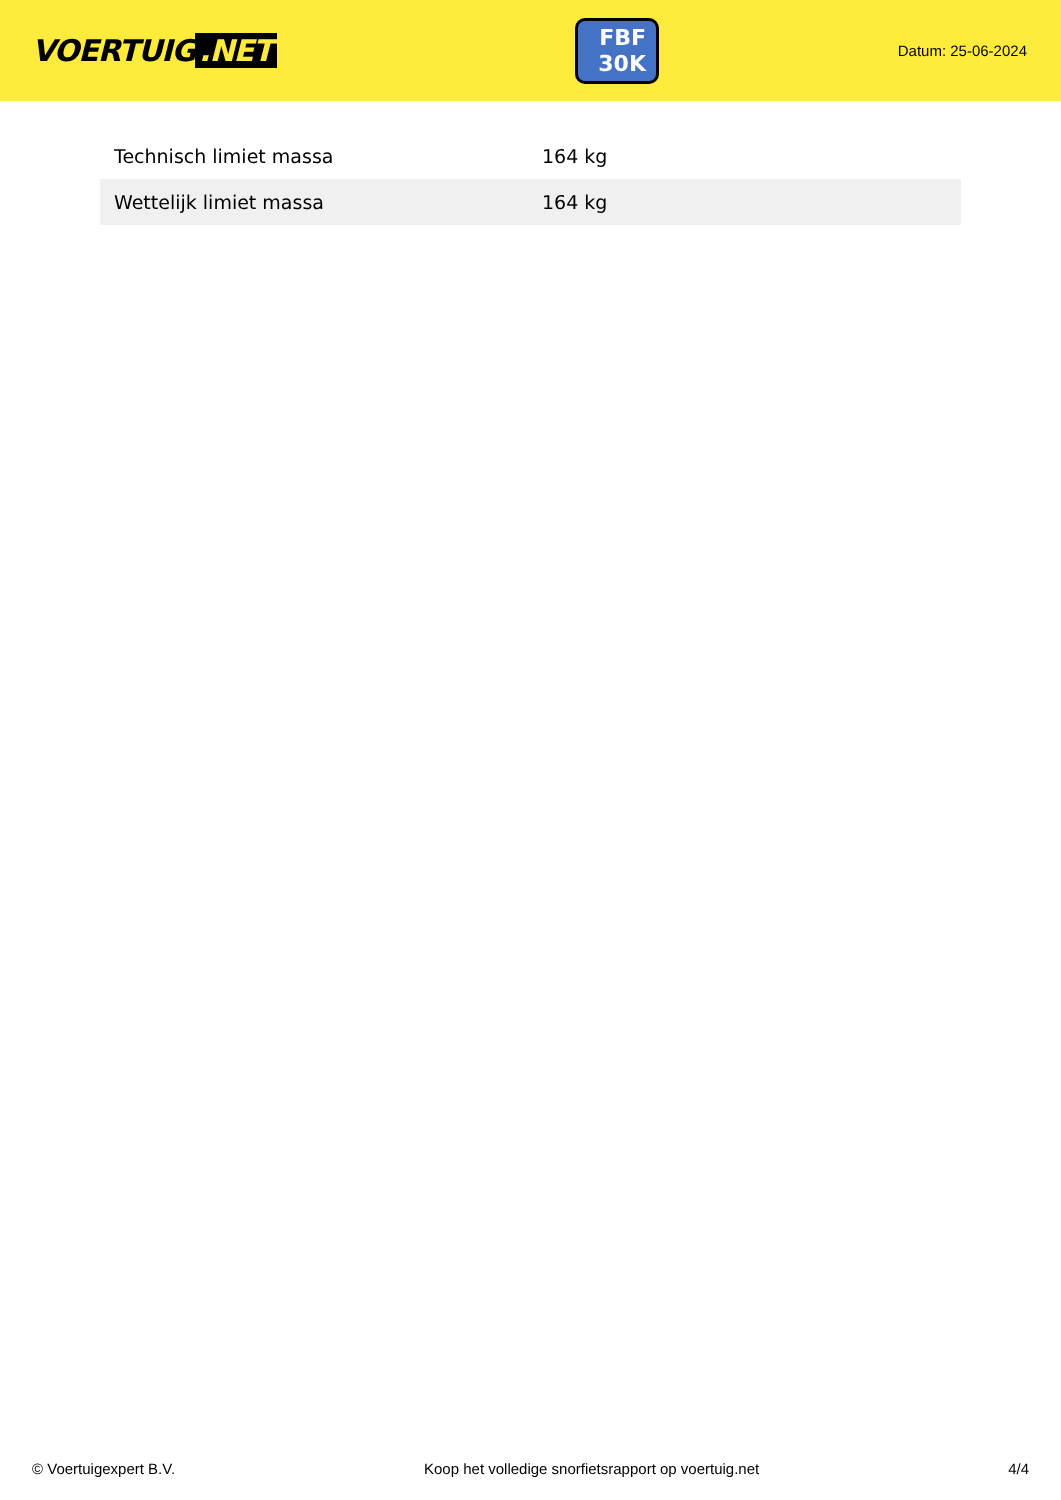VOERTUIG.NET
FBF
30K
Datum: 25-06-2024
| Technisch limiet massa | 164 kg |
| Wettelijk limiet massa | 164 kg |
© Voertuigexpert B.V. Koop het volledige snorfietsrapport op voertuig.net 4/4